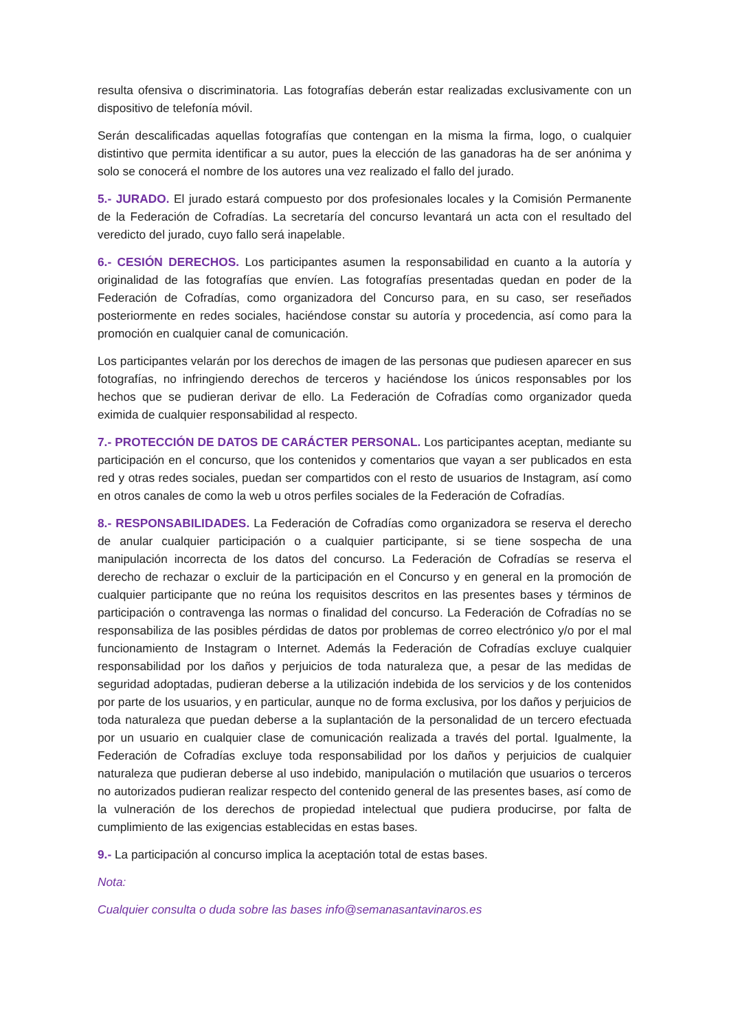resulta ofensiva o discriminatoria. Las fotografías deberán estar realizadas exclusivamente con un dispositivo de telefonía móvil.
Serán descalificadas aquellas fotografías que contengan en la misma la firma, logo, o cualquier distintivo que permita identificar a su autor, pues la elección de las ganadoras ha de ser anónima y solo se conocerá el nombre de los autores una vez realizado el fallo del jurado.
5.- JURADO. El jurado estará compuesto por dos profesionales locales y la Comisión Permanente de la Federación de Cofradías. La secretaría del concurso levantará un acta con el resultado del veredicto del jurado, cuyo fallo será inapelable.
6.- CESIÓN DERECHOS. Los participantes asumen la responsabilidad en cuanto a la autoría y originalidad de las fotografías que envíen. Las fotografías presentadas quedan en poder de la Federación de Cofradías, como organizadora del Concurso para, en su caso, ser reseñados posteriormente en redes sociales, haciéndose constar su autoría y procedencia, así como para la promoción en cualquier canal de comunicación.
Los participantes velarán por los derechos de imagen de las personas que pudiesen aparecer en sus fotografías, no infringiendo derechos de terceros y haciéndose los únicos responsables por los hechos que se pudieran derivar de ello. La Federación de Cofradías como organizador queda eximida de cualquier responsabilidad al respecto.
7.- PROTECCIÓN DE DATOS DE CARÁCTER PERSONAL. Los participantes aceptan, mediante su participación en el concurso, que los contenidos y comentarios que vayan a ser publicados en esta red y otras redes sociales, puedan ser compartidos con el resto de usuarios de Instagram, así como en otros canales de como la web u otros perfiles sociales de la Federación de Cofradías.
8.- RESPONSABILIDADES. La Federación de Cofradías como organizadora se reserva el derecho de anular cualquier participación o a cualquier participante, si se tiene sospecha de una manipulación incorrecta de los datos del concurso. La Federación de Cofradías se reserva el derecho de rechazar o excluir de la participación en el Concurso y en general en la promoción de cualquier participante que no reúna los requisitos descritos en las presentes bases y términos de participación o contravenga las normas o finalidad del concurso. La Federación de Cofradías no se responsabiliza de las posibles pérdidas de datos por problemas de correo electrónico y/o por el mal funcionamiento de Instagram o Internet. Además la Federación de Cofradías excluye cualquier responsabilidad por los daños y perjuicios de toda naturaleza que, a pesar de las medidas de seguridad adoptadas, pudieran deberse a la utilización indebida de los servicios y de los contenidos por parte de los usuarios, y en particular, aunque no de forma exclusiva, por los daños y perjuicios de toda naturaleza que puedan deberse a la suplantación de la personalidad de un tercero efectuada por un usuario en cualquier clase de comunicación realizada a través del portal. Igualmente, la Federación de Cofradías excluye toda responsabilidad por los daños y perjuicios de cualquier naturaleza que pudieran deberse al uso indebido, manipulación o mutilación que usuarios o terceros no autorizados pudieran realizar respecto del contenido general de las presentes bases, así como de la vulneración de los derechos de propiedad intelectual que pudiera producirse, por falta de cumplimiento de las exigencias establecidas en estas bases.
9.- La participación al concurso implica la aceptación total de estas bases.
Nota:
Cualquier consulta o duda sobre las bases info@semanasantavinaros.es